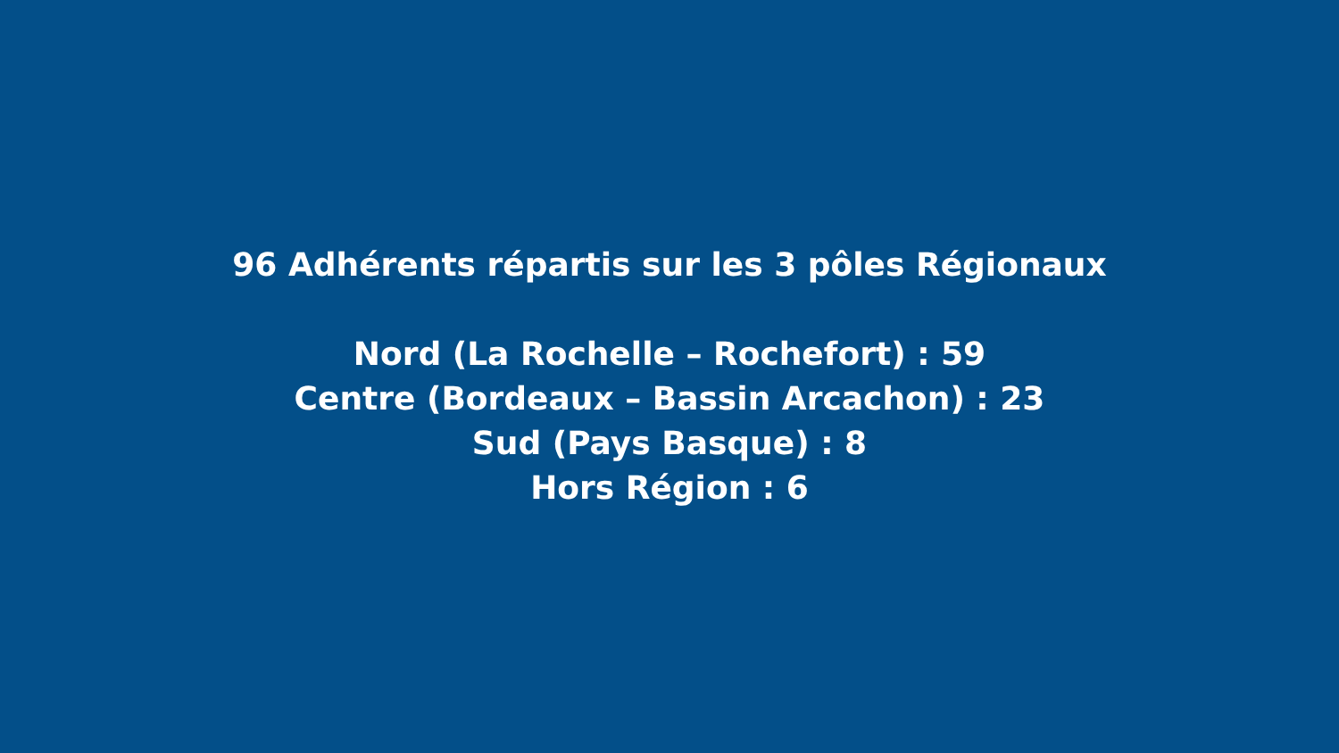96 Adhérents répartis sur les 3 pôles Régionaux
Nord (La Rochelle – Rochefort) : 59
Centre (Bordeaux – Bassin Arcachon) : 23
Sud (Pays Basque) : 8
Hors Région : 6